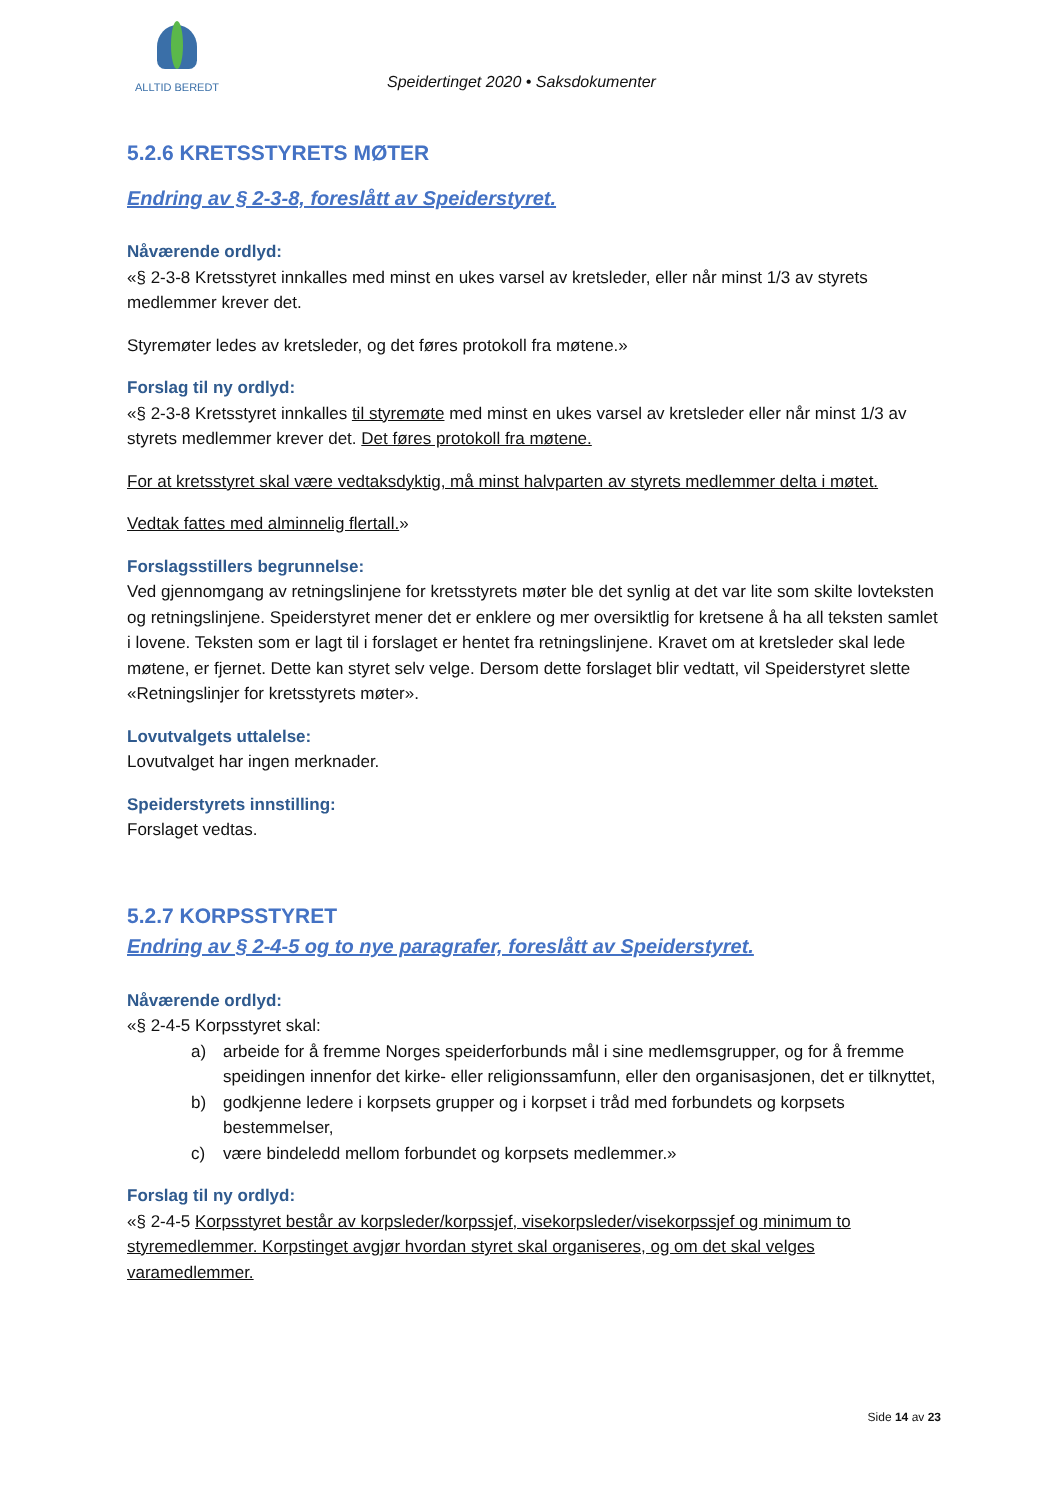ALLTID BEREDT
Speidertinget 2020 • Saksdokumenter
5.2.6 KRETSSTYRETS MØTER
Endring av § 2-3-8, foreslått av Speiderstyret.
Nåværende ordlyd:
«§ 2-3-8 Kretsstyret innkalles med minst en ukes varsel av kretsleder, eller når minst 1/3 av styrets medlemmer krever det.
Styremøter ledes av kretsleder, og det føres protokoll fra møtene.»
Forslag til ny ordlyd:
«§ 2-3-8 Kretsstyret innkalles til styremøte med minst en ukes varsel av kretsleder eller når minst 1/3 av styrets medlemmer krever det. Det føres protokoll fra møtene.
For at kretsstyret skal være vedtaksdyktig, må minst halvparten av styrets medlemmer delta i møtet.
Vedtak fattes med alminnelig flertall.»
Forslagsstillers begrunnelse:
Ved gjennomgang av retningslinjene for kretsstyrets møter ble det synlig at det var lite som skilte lovteksten og retningslinjene. Speiderstyret mener det er enklere og mer oversiktlig for kretsene å ha all teksten samlet i lovene. Teksten som er lagt til i forslaget er hentet fra retningslinjene. Kravet om at kretsleder skal lede møtene, er fjernet. Dette kan styret selv velge. Dersom dette forslaget blir vedtatt, vil Speiderstyret slette «Retningslinjer for kretsstyrets møter».
Lovutvalgets uttalelse:
Lovutvalget har ingen merknader.
Speiderstyrets innstilling:
Forslaget vedtas.
5.2.7 KORPSSTYRET
Endring av § 2-4-5 og to nye paragrafer, foreslått av Speiderstyret.
Nåværende ordlyd:
«§ 2-4-5 Korpsstyret skal:
a) arbeide for å fremme Norges speiderforbunds mål i sine medlemsgrupper, og for å fremme speidingen innenfor det kirke- eller religionssamfunn, eller den organisasjonen, det er tilknyttet,
b) godkjenne ledere i korpsets grupper og i korpset i tråd med forbundets og korpsets bestemmelser,
c) være bindeledd mellom forbundet og korpsets medlemmer.»
Forslag til ny ordlyd:
«§ 2-4-5 Korpsstyret består av korpsleder/korpssjef, visekorpsleder/visekorpssjef og minimum to styremedlemmer. Korpstinget avgjør hvordan styret skal organiseres, og om det skal velges varamedlemmer.
Side 14 av 23